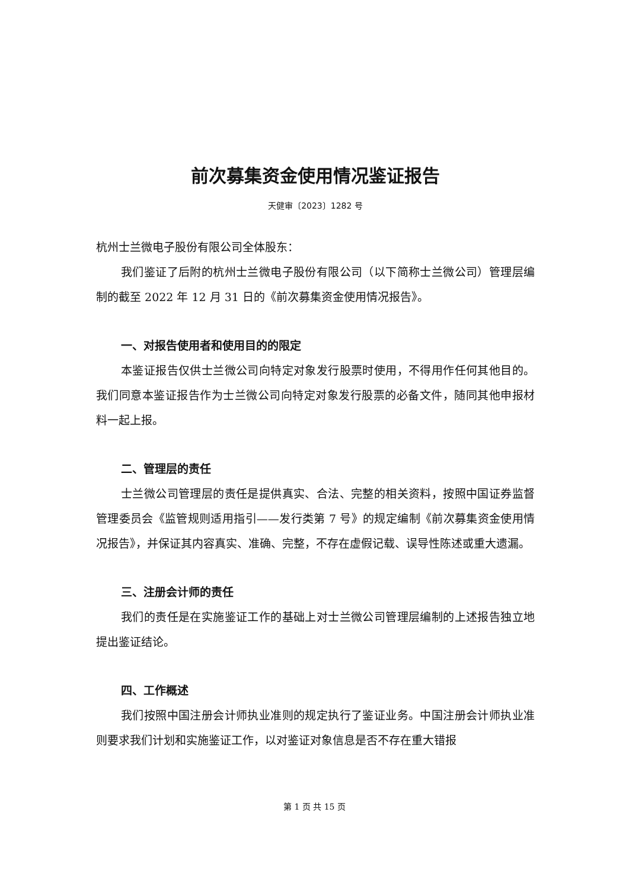前次募集资金使用情况鉴证报告
天健审〔2023〕1282 号
杭州士兰微电子股份有限公司全体股东：
我们鉴证了后附的杭州士兰微电子股份有限公司（以下简称士兰微公司）管理层编制的截至 2022 年 12 月 31 日的《前次募集资金使用情况报告》。
一、对报告使用者和使用目的的限定
本鉴证报告仅供士兰微公司向特定对象发行股票时使用，不得用作任何其他目的。我们同意本鉴证报告作为士兰微公司向特定对象发行股票的必备文件，随同其他申报材料一起上报。
二、管理层的责任
士兰微公司管理层的责任是提供真实、合法、完整的相关资料，按照中国证券监督管理委员会《监管规则适用指引——发行类第 7 号》的规定编制《前次募集资金使用情况报告》，并保证其内容真实、准确、完整，不存在虚假记载、误导性陈述或重大遗漏。
三、注册会计师的责任
我们的责任是在实施鉴证工作的基础上对士兰微公司管理层编制的上述报告独立地提出鉴证结论。
四、工作概述
我们按照中国注册会计师执业准则的规定执行了鉴证业务。中国注册会计师执业准则要求我们计划和实施鉴证工作，以对鉴证对象信息是否不存在重大错报
第 1 页 共 15 页